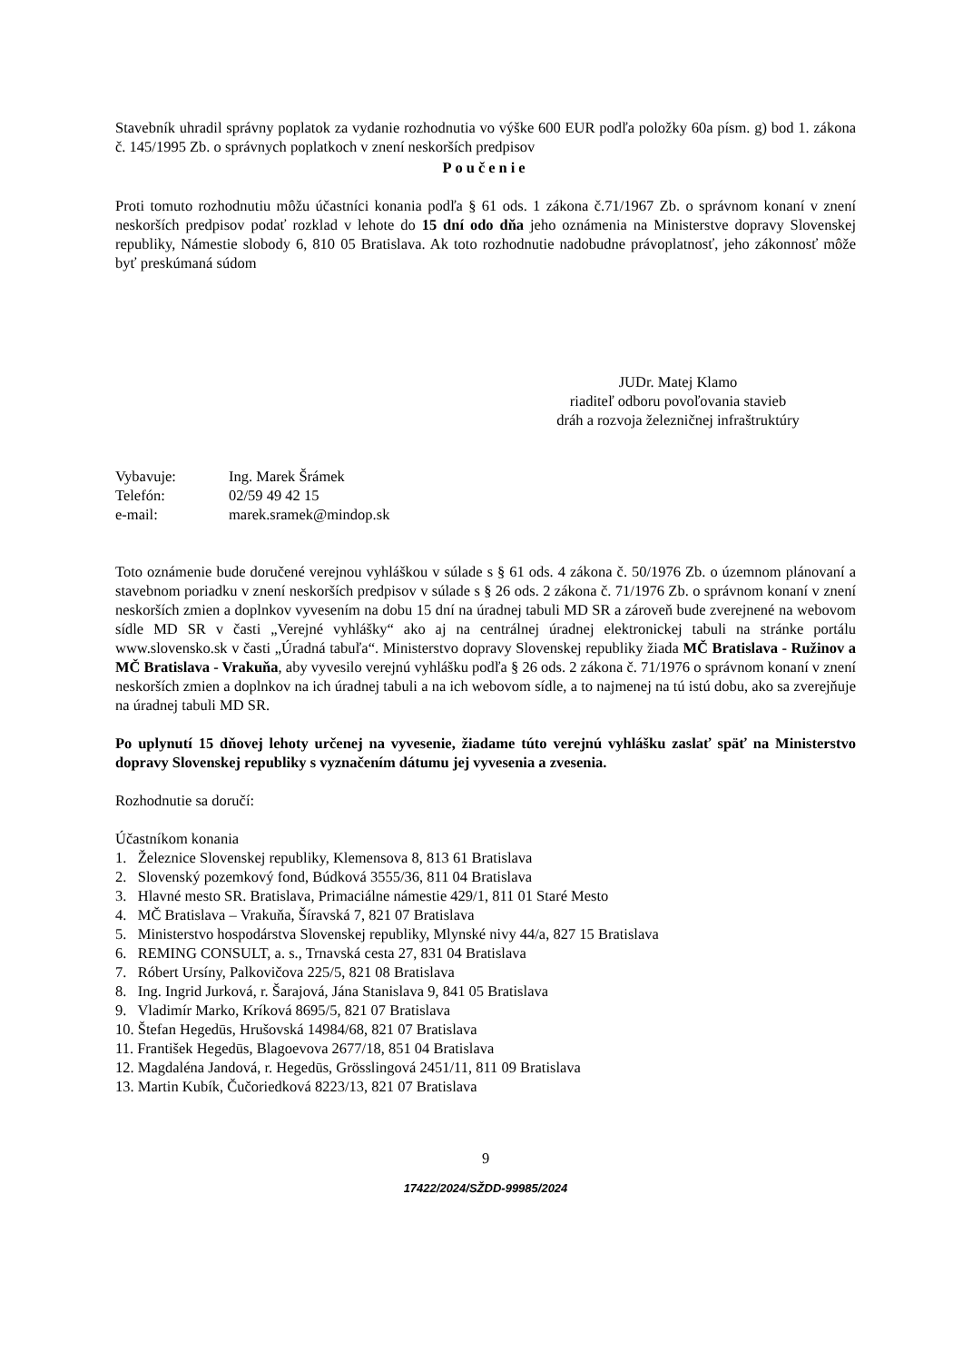Stavebník uhradil správny poplatok za vydanie rozhodnutia vo výške 600 EUR podľa položky 60a písm. g) bod 1. zákona č. 145/1995 Zb. o správnych poplatkoch v znení neskorších predpisov
Poučenie
Proti tomuto rozhodnutiu môžu účastníci konania podľa § 61 ods. 1 zákona č.71/1967 Zb. o správnom konaní v znení neskorších predpisov podať rozklad v lehote do 15 dní odo dňa jeho oznámenia na Ministerstve dopravy Slovenskej republiky, Námestie slobody 6, 810 05 Bratislava. Ak toto rozhodnutie nadobudne právoplatnosť, jeho zákonnosť môže byť preskúmaná súdom
JUDr. Matej Klamo
riaditeľ odboru povoľovania stavieb
dráh a rozvoja železničnej infraštruktúry
| Vybavuje: | Ing. Marek Šrámek |
| Telefón: | 02/59 49 42 15 |
| e-mail: | marek.sramek@mindop.sk |
Toto oznámenie bude doručené verejnou vyhláškou v súlade s § 61 ods. 4 zákona č. 50/1976 Zb. o územnom plánovaní a stavebnom poriadku v znení neskorších predpisov v súlade s § 26 ods. 2 zákona č. 71/1976 Zb. o správnom konaní v znení neskorších zmien a doplnkov vyvesením na dobu 15 dní na úradnej tabuli MD SR a zároveň bude zverejnené na webovom sídle MD SR v časti „Verejné vyhlášky“ ako aj na centrálnej úradnej elektronickej tabuli na stránke portálu www.slovensko.sk v časti „Úradná tabuľa“. Ministerstvo dopravy Slovenskej republiky žiada MČ Bratislava - Ružinov a MČ Bratislava - Vrakuňa, aby vyvesilo verejnú vyhlášku podľa § 26 ods. 2 zákona č. 71/1976 o správnom konaní v znení neskorších zmien a doplnkov na ich úradnej tabuli a na ich webovom sídle, a to najmenej na tú istú dobu, ako sa zverejňuje na úradnej tabuli MD SR.
Po uplynutí 15 dňovej lehoty určenej na vyvesenie, žiadame túto verejnú vyhlášku zaslať späť na Ministerstvo dopravy Slovenskej republiky s vyznačením dátumu jej vyvesenia a zvesenia.
Rozhodnutie sa doručí:
Účastníkom konania
1. Železnice Slovenskej republiky, Klemensova 8, 813 61 Bratislava
2. Slovenský pozemkový fond, Búdková 3555/36, 811 04 Bratislava
3. Hlavné mesto SR. Bratislava, Primaciálne námestie 429/1, 811 01 Staré Mesto
4. MČ Bratislava – Vrakuňa, Šíravská 7, 821 07 Bratislava
5. Ministerstvo hospodárstva Slovenskej republiky, Mlynské nivy 44/a, 827 15 Bratislava
6. REMING CONSULT, a. s., Trnavská cesta 27, 831 04 Bratislava
7. Róbert Ursíny, Palkovičova 225/5, 821 08 Bratislava
8. Ing. Ingrid Jurková, r. Šarajová, Jána Stanislava 9, 841 05 Bratislava
9. Vladimír Marko, Kríková 8695/5, 821 07 Bratislava
10. Štefan Hegedūs, Hrušovská 14984/68, 821 07 Bratislava
11. František Hegedūs, Blagoevova 2677/18, 851 04 Bratislava
12. Magdaléna Jandová, r. Hegedūs, Grösslingová 2451/11, 811 09 Bratislava
13. Martin Kubík, Čučoriedková 8223/13, 821 07 Bratislava
9
17422/2024/SŽDD-99985/2024